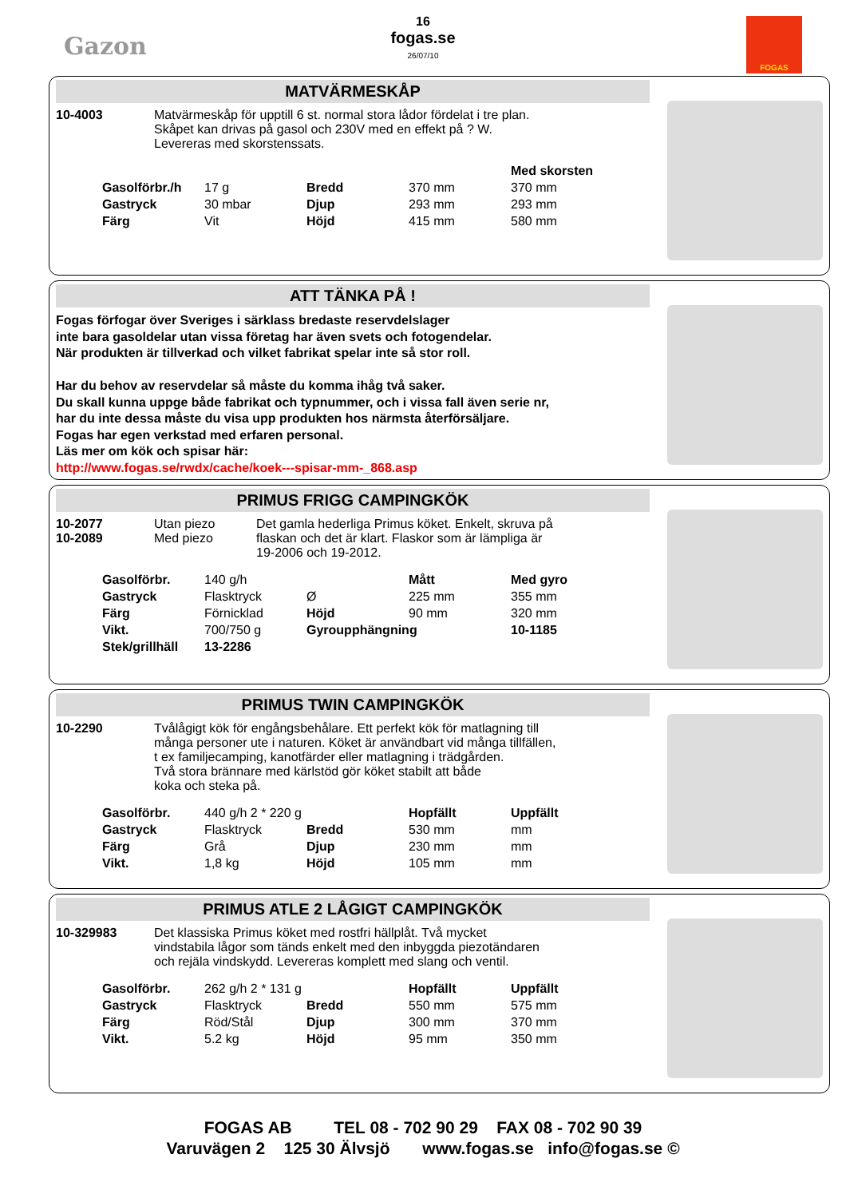Gazon
16
fogas.se
26/07/10
FOGAS
MATVÄRMESKÅP
10-4003 Matvärmeskåp för upptill 6 st. normal stora lådor fördelat i tre plan.
Skåpet kan drivas på gasol och 230V med en effekt på ? W.
Levereras med skorstenssats.
| | | | | Med skorsten |
| Gasolförbr./h | 17 g | Bredd | 370 mm | 370 mm |
| Gastryck | 30 mbar | Djup | 293 mm | 293 mm |
| Färg | Vit | Höjd | 415 mm | 580 mm |
ATT TÄNKA PÅ !
Fogas förfogar över Sveriges i särklass bredaste reservdelslager
inte bara gasoldelar utan vissa företag har även svets och fotogendelar.
När produkten är tillverkad och vilket fabrikat spelar inte så stor roll.
Har du behov av reservdelar så måste du komma ihåg två saker.
Du skall kunna uppge både fabrikat och typnummer, och i vissa fall även serie nr,
har du inte dessa måste du visa upp produkten hos närmsta återförsäljare.
Fogas har egen verkstad med erfaren personal.
Läs mer om kök och spisar här:
http://www.fogas.se/rwdx/cache/koek---spisar-mm-_868.asp
PRIMUS FRIGG CAMPINGKÖK
10-2077
10-2089
Utan piezo
Med piezo
Det gamla hederliga Primus köket. Enkelt, skruva på
flaskan och det är klart. Flaskor som är lämpliga är
19-2006 och 19-2012.
| Gasolförbr. | 140 g/h | | Mått | Med gyro |
| Gastryck | Flasktryck | Ø | 225 mm | 355 mm |
| Färg | Förnicklad | Höjd | 90 mm | 320 mm |
| Vikt. | 700/750 g | Gyroupphängning | | 10-1185 |
| Stek/grillhäll | 13-2286 | | | |
PRIMUS TWIN CAMPINGKÖK
10-2290 Tvålågigt kök för engångsbehålare. Ett perfekt kök för matlagning till
många personer ute i naturen. Köket är användbart vid många tillfällen,
t ex familjecamping, kanotfärder eller matlagning i trädgården.
Två stora brännare med kärlstöd gör köket stabilt att både
koka och steka på.
| Gasolförbr. | 440 g/h 2 * 220 g | | Hopfällt | Uppfällt |
| Gastryck | Flasktryck | Bredd | 530 mm | mm |
| Färg | Grå | Djup | 230 mm | mm |
| Vikt. | 1,8 kg | Höjd | 105 mm | mm |
PRIMUS ATLE 2 LÅGIGT CAMPINGKÖK
10-329983 Det klassiska Primus köket med rostfri hällplåt. Två mycket
vindstabila lågor som tänds enkelt med den inbyggda piezotändaren
och rejäla vindskydd. Levereras komplett med slang och ventil.
| Gasolförbr. | 262 g/h 2 * 131 g | | Hopfällt | Uppfällt |
| Gastryck | Flasktryck | Bredd | 550 mm | 575 mm |
| Färg | Röd/Stål | Djup | 300 mm | 370 mm |
| Vikt. | 5.2 kg | Höjd | 95 mm | 350 mm |
FOGAS AB TEL 08 - 702 90 29 FAX 08 - 702 90 39
Varuvägen 2 125 30 Älvsjö www.fogas.se info@fogas.se ©